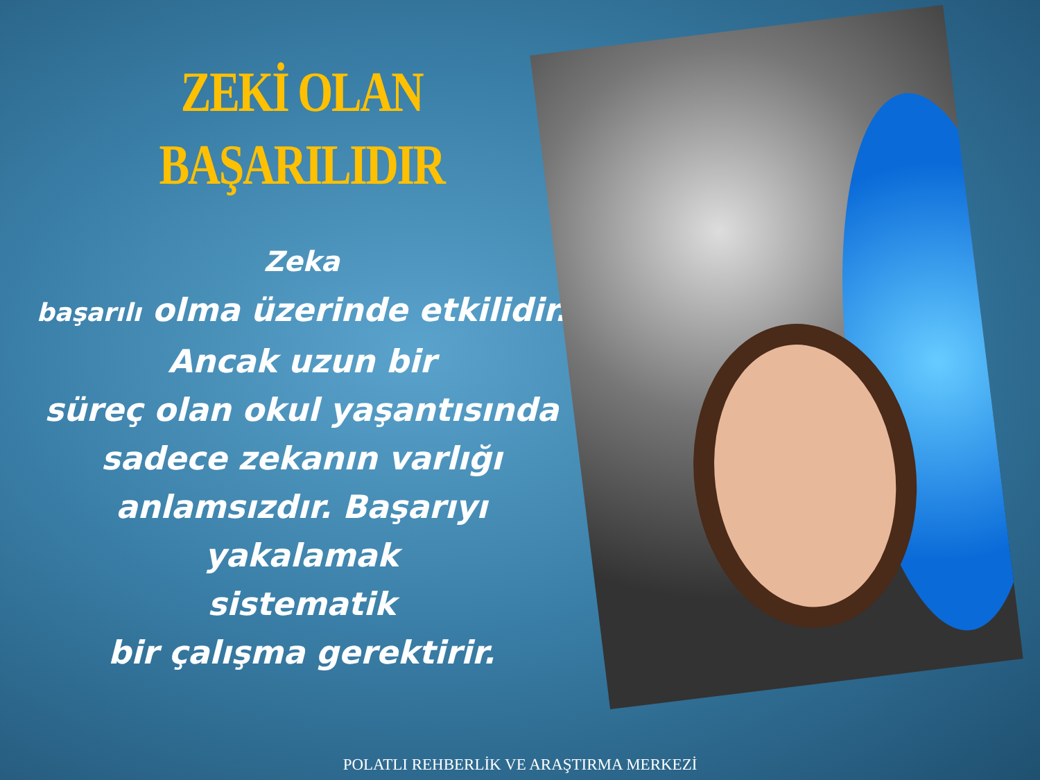ZEKİ OLAN
BAŞARILIDIR
Zeka
başarılı olma üzerinde etkilidir.
Ancak uzun bir
süreç olan okul yaşantısında
sadece zekanın varlığı
anlamsızdır. Başarıyı yakalamak
sistematik
bir çalışma gerektirir.
POLATLI REHBERLİK VE ARAŞTIRMA MERKEZİ